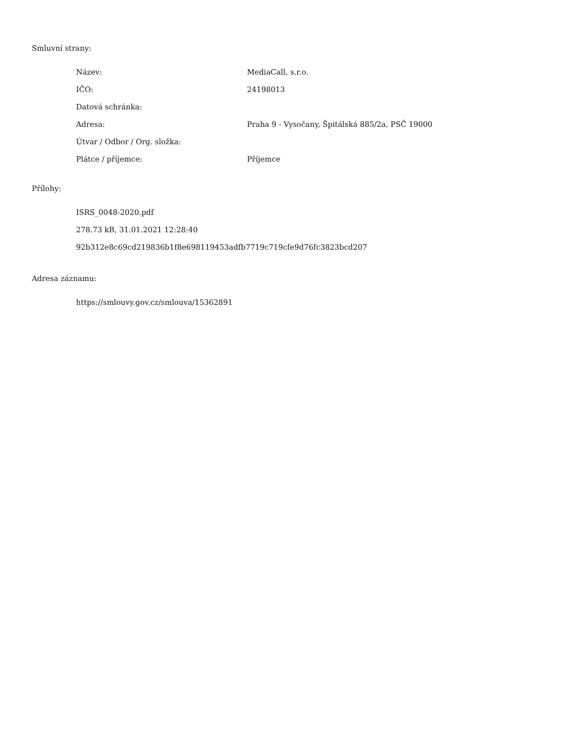Smluvní strany:
| Název: | MediaCall, s.r.o. |
| IČO: | 24198013 |
| Datová schránka: | |
| Adresa: | Praha 9 - Vysočany, Špitálská 885/2a, PSČ 19000 |
| Útvar / Odbor / Org. složka: | |
| Plátce / příjemce: | Příjemce |
Přílohy:
ISRS_0048-2020.pdf
278.73 kB, 31.01.2021 12:28:40
92b312e8c69cd219836b1f8e698119453adfb7719c719cfe9d76fc3823bcd207
Adresa záznamu:
https://smlouvy.gov.cz/smlouva/15362891